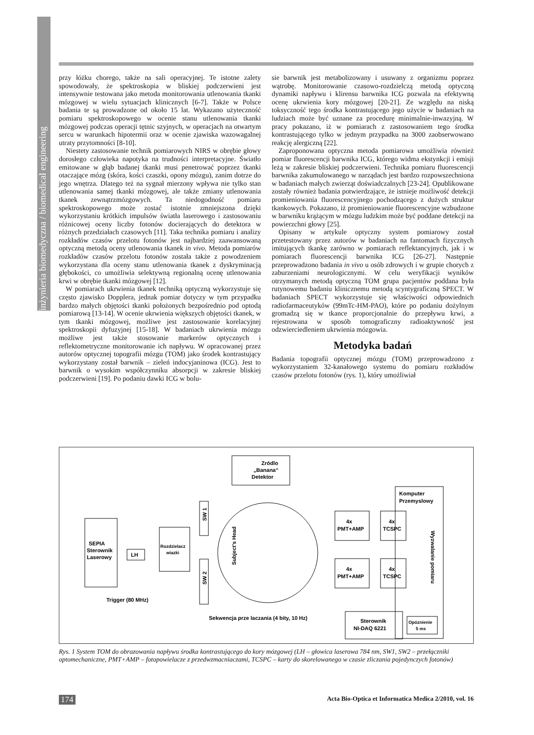inżynieria biomedyczna / biomedical engineering
przy łóżku chorego, także na sali operacyjnej. Te istotne zalety spowodowały, że spektroskopia w bliskiej podczerwieni jest intensywnie testowana jako metoda monitorowania utlenowania tkanki mózgowej w wielu sytuacjach klinicznych [6-7]. Także w Polsce badania te są prowadzone od około 15 lat. Wykazano użyteczność pomiaru spektroskopowego w ocenie stanu utlenowania tkanki mózgowej podczas operacji tętnic szyjnych, w operacjach na otwartym sercu w warunkach hipotermii oraz w ocenie zjawiska wazowagalnej utraty przytomności [8-10].
Niestety zastosowanie technik pomiarowych NIRS w obrębie głowy dorosłego człowieka napotyka na trudności interpretacyjne. Światło emitowane w głąb badanej tkanki musi penetrować poprzez tkanki otaczające mózg (skóra, kości czaszki, opony mózgu), zanim dotrze do jego wnętrza. Dlatego też na sygnał mierzony wpływa nie tylko stan utlenowania samej tkanki mózgowej, ale także zmiany utlenowania tkanek zewnątrzmózgowych. Ta niedogodność pomiaru spektroskopowego może zostać istotnie zmniejszona dzięki wykorzystaniu krótkich impulsów światła laserowego i zastosowaniu różnicowej oceny liczby fotonów docierających do detektora w różnych przedziałach czasowych [11]. Taka technika pomiaru i analizy rozkładów czasów przelotu fotonów jest najbardziej zaawansowaną optyczną metodą oceny utlenowania tkanek in vivo. Metoda pomiarów rozkładów czasów przelotu fotonów została także z powodzeniem wykorzystana dla oceny stanu utlenowania tkanek z dyskryminacją głębokości, co umożliwia selektywną regionalną ocenę utlenowania krwi w obrębie tkanki mózgowej [12].
W pomiarach ukrwienia tkanek techniką optyczną wykorzystuje się często zjawisko Dopplera, jednak pomiar dotyczy w tym przypadku bardzo małych objętości tkanki położonych bezpośrednio pod optodą pomiarową [13-14]. W ocenie ukrwienia większych objętości tkanek, w tym tkanki mózgowej, możliwe jest zastosowanie korelacyjnej spektroskopii dyfuzyjnej [15-18]. W badaniach ukrwienia mózgu możliwe jest także stosowanie markerów optycznych i reflektometryczne monitorowanie ich napływu. W opracowanej przez autorów optycznej topografii mózgu (TOM) jako środek kontrastujący wykorzystany został barwnik – zieleń indocyjaninowa (ICG). Jest to barwnik o wysokim współczynniku absorpcji w zakresie bliskiej podczerwieni [19]. Po podaniu dawki ICG w bolu-
sie barwnik jest metabolizowany i usuwany z organizmu poprzez wątrobę. Monitorowanie czasowo-rozdzielczą metodą optyczną dynamiki napływu i klirensu barwnika ICG pozwala na efektywną ocenę ukrwienia kory mózgowej [20-21]. Ze względu na niską toksyczność tego środka kontrastującego jego użycie w badaniach na ludziach może być uznane za procedurę minimalnie-inwazyjną. W pracy pokazano, iż w pomiarach z zastosowaniem tego środka kontrastującego tylko w jednym przypadku na 3000 zaobserwowano reakcję alergiczną [22].
Zaproponowana optyczna metoda pomiarowa umożliwia również pomiar fluorescencji barwnika ICG, którego widma ekstynkcji i emisji leżą w zakresie bliskiej podczerwieni. Technika pomiaru fluorescencji barwnika zakumulowanego w narządach jest bardzo rozpowszechniona w badaniach małych zwierząt doświadczalnych [23-24]. Opublikowane zostały również badania potwierdzające, że istnieje możliwość detekcji promieniowania fluorescencyjnego pochodzącego z dużych struktur tkankowych. Pokazano, iż promieniowanie fluorescencyjne wzbudzone w barwniku krążącym w mózgu ludzkim może być poddane detekcji na powierzchni głowy [25].
Opisany w artykule optyczny system pomiarowy został przetestowany przez autorów w badaniach na fantomach fizycznych imitujących tkankę zarówno w pomiarach reflektancyjnych, jak i w pomiarach fluorescencji barwnika ICG [26-27]. Następnie przeprowadzono badania in vivo u osób zdrowych i w grupie chorych z zaburzeniami neurologicznymi. W celu weryfikacji wyników otrzymanych metodą optyczną TOM grupa pacjentów poddana była rutynowemu badaniu klinicznemu metodą scyntygraficzną SPECT. W badaniach SPECT wykorzystuje się właściwości odpowiednich radiofarmaceutyków (99mTc-HM-PAO), które po podaniu dożylnym gromadzą się w tkance proporcjonalnie do przepływu krwi, a rejestrowana w sposób tomograficzny radioaktywność jest odzwierciedleniem ukrwienia mózgowia.
Metodyka badań
Badania topografii optycznej mózgu (TOM) przeprowadzono z wykorzystaniem 32-kanałowego systemu do pomiaru rozkładów czasów przelotu fotonów (rys. 1), który umożliwiał
Zródlo
„Banana“
Detektor
SEPIA
Sterownik
Laserowy
LH
Rozdzielacz
wiazki
SW 1
SW 2
Subject's Head
4x
PMT+AMP
4x
PMT+AMP
4x
TCSPC
4x
TCSPC
Komputer
Przemyslowy
Wyzwalanie pomiaru
Trigger (80 MHz)
Sekwencja prze laczania (4 bity, 10 Hz)
Sterownik
NI-DAQ 6221
Opóznienie
5 ms
Rys. 1 System TOM do obrazowania napływu środka kontrastującego do kory mózgowej (LH – głowica laserowa 784 nm, SW1, SW2 – przełączniki optomechaniczne, PMT+AMP – fotopowielacze z przedwzmacniaczami, TCSPC – karty do skorelowanego w czasie zliczania pojedynczych fotonów)
174 Acta Bio-Optica et Informatica Medica 2/2010, vol. 16